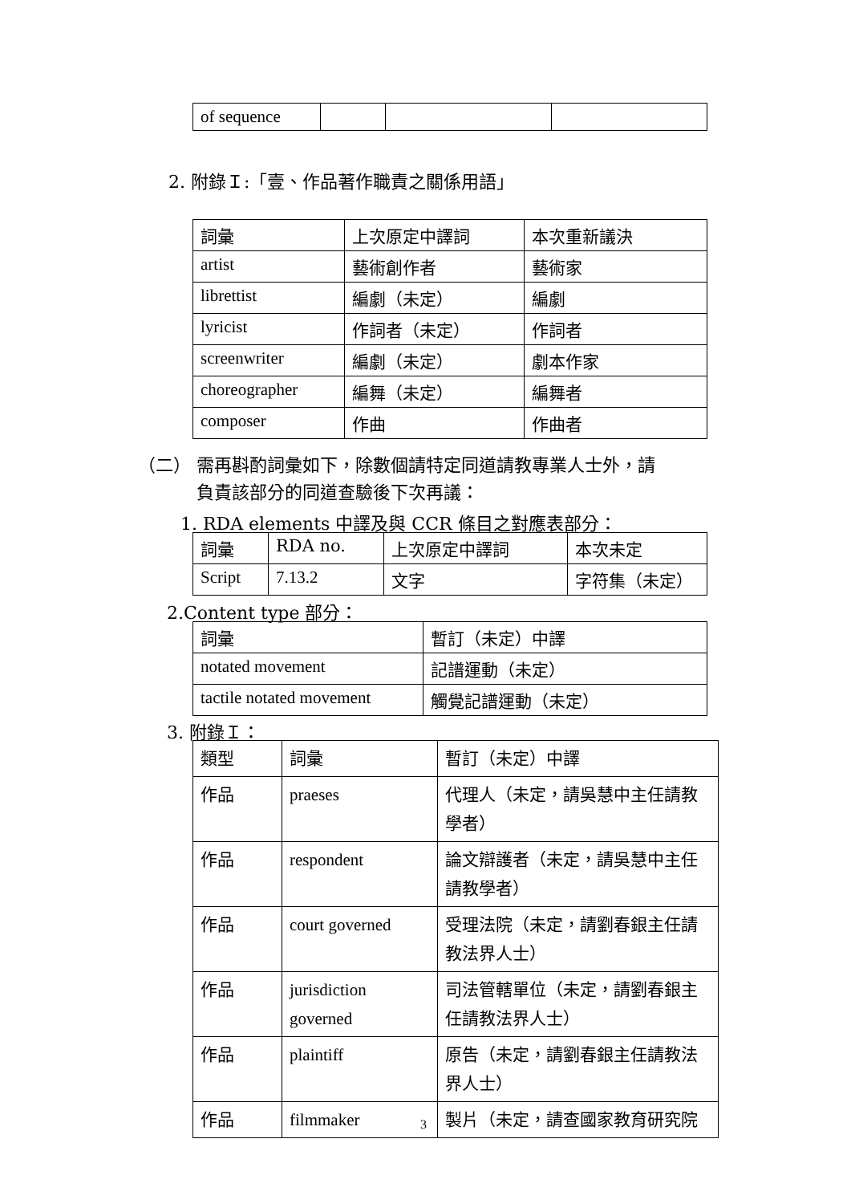| of sequence | | | |
2. 附錄Ｉ:「壹、作品著作職責之關係用語」
| 詞彙 | 上次原定中譯詞 | 本次重新議決 |
| artist | 藝術創作者 | 藝術家 |
| librettist | 編劇（未定） | 編劇 |
| lyricist | 作詞者（未定） | 作詞者 |
| screenwriter | 編劇（未定） | 劇本作家 |
| choreographer | 編舞（未定） | 編舞者 |
| composer | 作曲 | 作曲者 |
（二） 需再斟酌詞彙如下，除數個請特定同道請教專業人士外，請
　　　 負責該部分的同道查驗後下次再議：
1. RDA elements 中譯及與 CCR 條目之對應表部分：
| 詞彙 | RDA no. | 上次原定中譯詞 | 本次未定 |
| Script | 7.13.2 | 文字 | 字符集（未定） |
2.Content type 部分：
| 詞彙 | 暫訂（未定）中譯 |
| notated movement | 記譜運動（未定） |
| tactile notated movement | 觸覺記譜運動（未定） |
3. 附錄Ｉ：
| 類型 | 詞彙 | 暫訂（未定）中譯 |
| 作品 | praeses | 代理人（未定，請吳慧中主任請教學者） |
| 作品 | respondent | 論文辯護者（未定，請吳慧中主任請教學者） |
| 作品 | court governed | 受理法院（未定，請劉春銀主任請教法界人士） |
| 作品 | jurisdiction governed | 司法管轄單位（未定，請劉春銀主任請教法界人士） |
| 作品 | plaintiff | 原告（未定，請劉春銀主任請教法界人士） |
| 作品 | filmmaker | 製片（未定，請查國家教育研究院 |
3